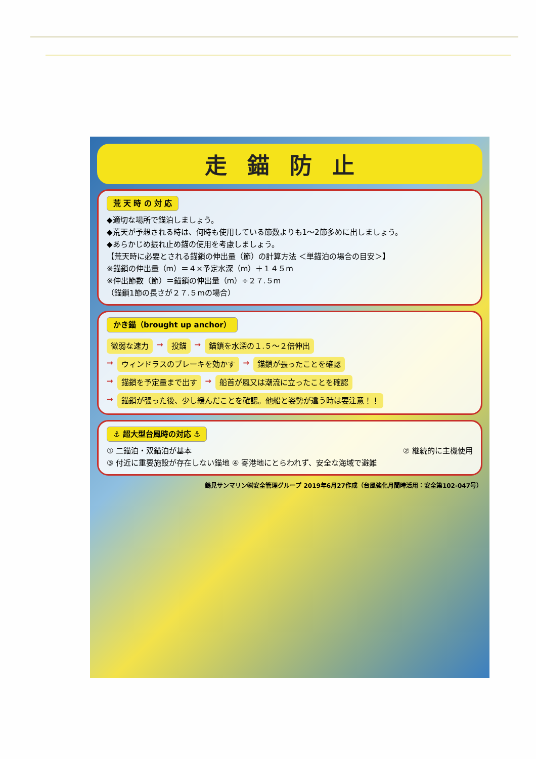走錨防止
荒 天 時 の 対 応
◆適切な場所で錨泊しましょう。
◆荒天が予想される時は、何時も使用している節数よりも1～2節多めに出しましょう。
◆あらかじめ振れ止め錨の使用を考慮しましょう。
【荒天時に必要とされる錨鎖の伸出量（節）の計算方法 ＜単錨泊の場合の目安＞】
※錨鎖の伸出量（m）＝４×予定水深（m）＋１４５m
※伸出節数（節）＝錨鎖の伸出量（m）÷２７.５m
（錨鎖1節の長さが２７.５mの場合）
かき錨（brought up anchor）
微弱な速力 → 投錨 → 錨鎖を水深の１.５～２倍伸出
→ ウィンドラスのブレーキを効かす → 錨鎖が張ったことを確認
→ 錨鎖を予定量まで出す → 船首が風又は潮流に立ったことを確認
→ 錨鎖が張った後、少し緩んだことを確認。他船と姿勢が違う時は要注意！！
⚓ 超大型台風時の対応 ⚓
① 二錨泊・双錨泊が基本 ② 継続的に主機使用
③ 付近に重要施設が存在しない錨地 ④ 寄港地にとらわれず、安全な海域で避難
鶴見サンマリン㈱安全管理グループ 2019年6月27作成（台風強化月間時活用：安全第102-047号）